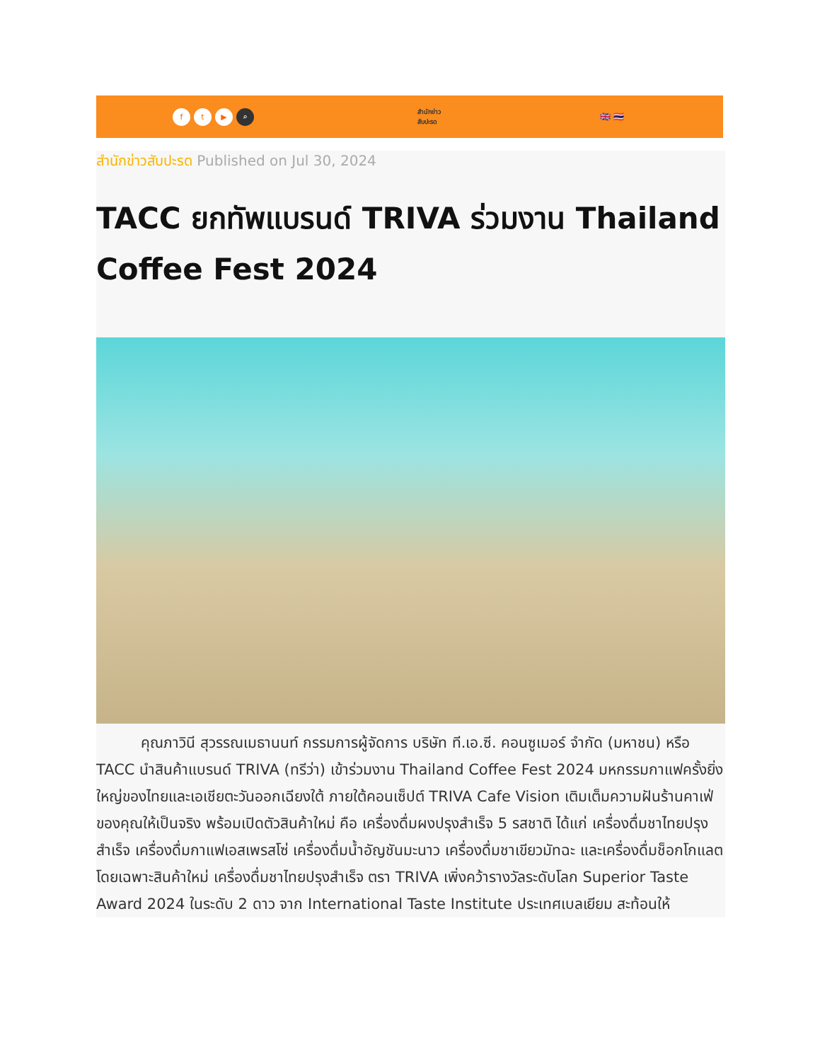ft ▶ ⌕
สำนักข่าว
สับปะรด
🇬🇧 🇹🇭
สำนักข่าวสับปะรด Published on Jul 30, 2024
TACC ยกทัพแบรนด์ TRIVA ร่วมงาน Thailand Coffee Fest 2024
   คุณภาวินี สุวรรณเมธานนท์ กรรมการผู้จัดการ บริษัท ที.เอ.ซี. คอนซูเมอร์ จำกัด (มหาชน) หรือ TACC นำสินค้าแบรนด์ TRIVA (ทรีว่า) เข้าร่วมงาน Thailand Coffee Fest 2024 มหกรรมกาแฟครั้งยิ่งใหญ่ของไทยและเอเชียตะวันออกเฉียงใต้ ภายใต้คอนเซ็ปต์ TRIVA Cafe Vision เติมเต็มความฝันร้านคาเฟ่ของคุณให้เป็นจริง พร้อมเปิดตัวสินค้าใหม่ คือ เครื่องดื่มผงปรุงสำเร็จ 5 รสชาติ ได้แก่ เครื่องดื่มชาไทยปรุงสำเร็จ เครื่องดื่มกาแฟเอสเพรสโซ่ เครื่องดื่มน้ำอัญชันมะนาว เครื่องดื่มชาเขียวมัทฉะ และเครื่องดื่มช็อกโกแลต โดยเฉพาะสินค้าใหม่ เครื่องดื่มชาไทยปรุงสำเร็จ ตรา TRIVA เพิ่งคว้ารางวัลระดับโลก Superior Taste Award 2024 ในระดับ 2 ดาว จาก International Taste Institute ประเทศเบลเยียม สะท้อนให้